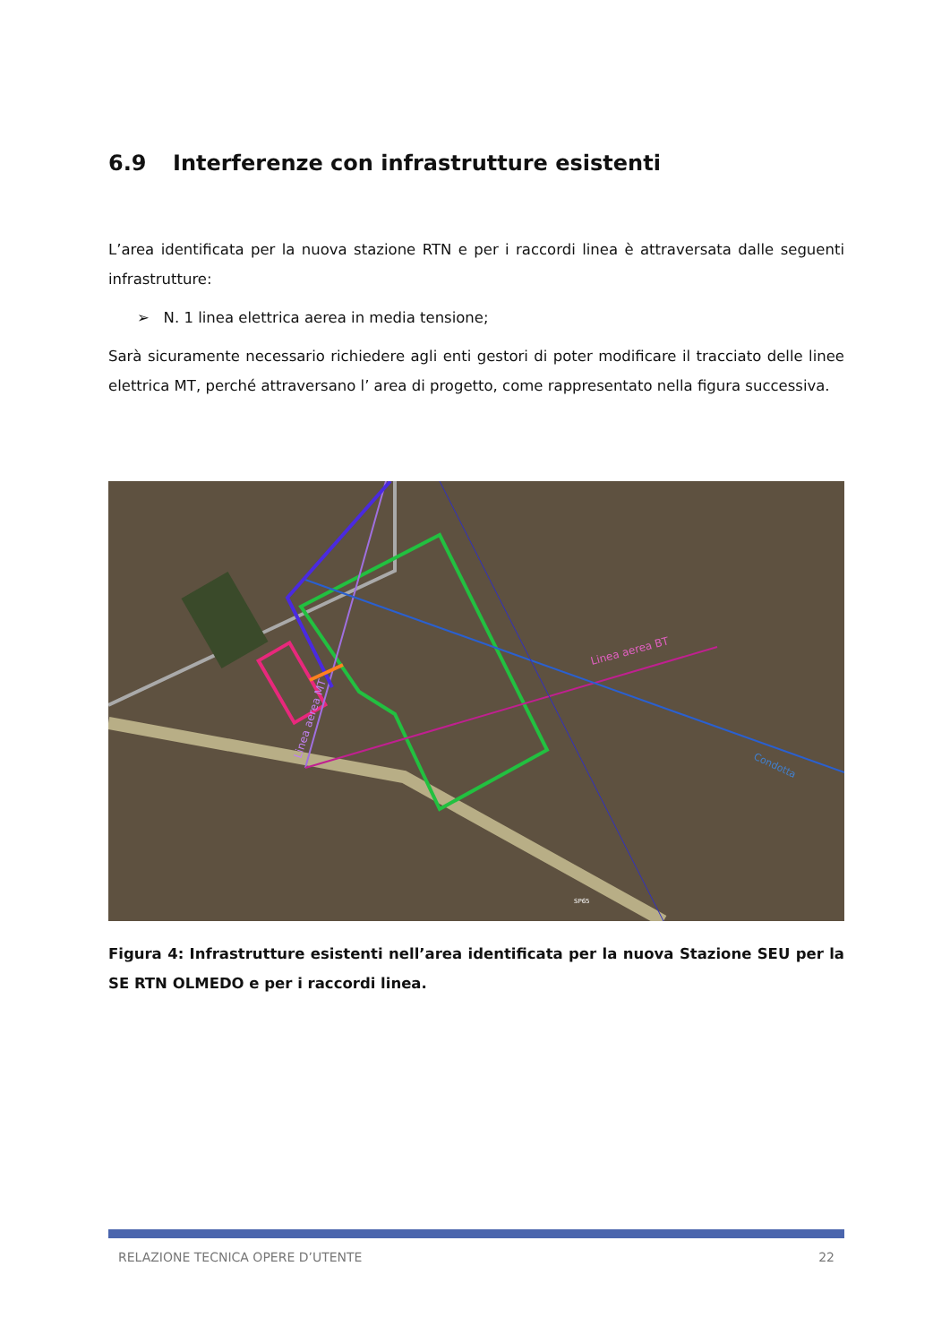6.9 Interferenze con infrastrutture esistenti
L’area identificata per la nuova stazione RTN e per i raccordi linea è attraversata dalle seguenti infrastrutture:
➢ N. 1 linea elettrica aerea in media tensione;
Sarà sicuramente necessario richiedere agli enti gestori di poter modificare il tracciato delle linee elettrica MT, perché attraversano l’ area di progetto, come rappresentato nella figura successiva.
Linea aerea BT
Linea aerea MT
Condotta
SP65
Figura 4: Infrastrutture esistenti nell’area identificata per la nuova Stazione SEU per la SE RTN OLMEDO e per i raccordi linea.
RELAZIONE TECNICA OPERE D’UTENTE 22